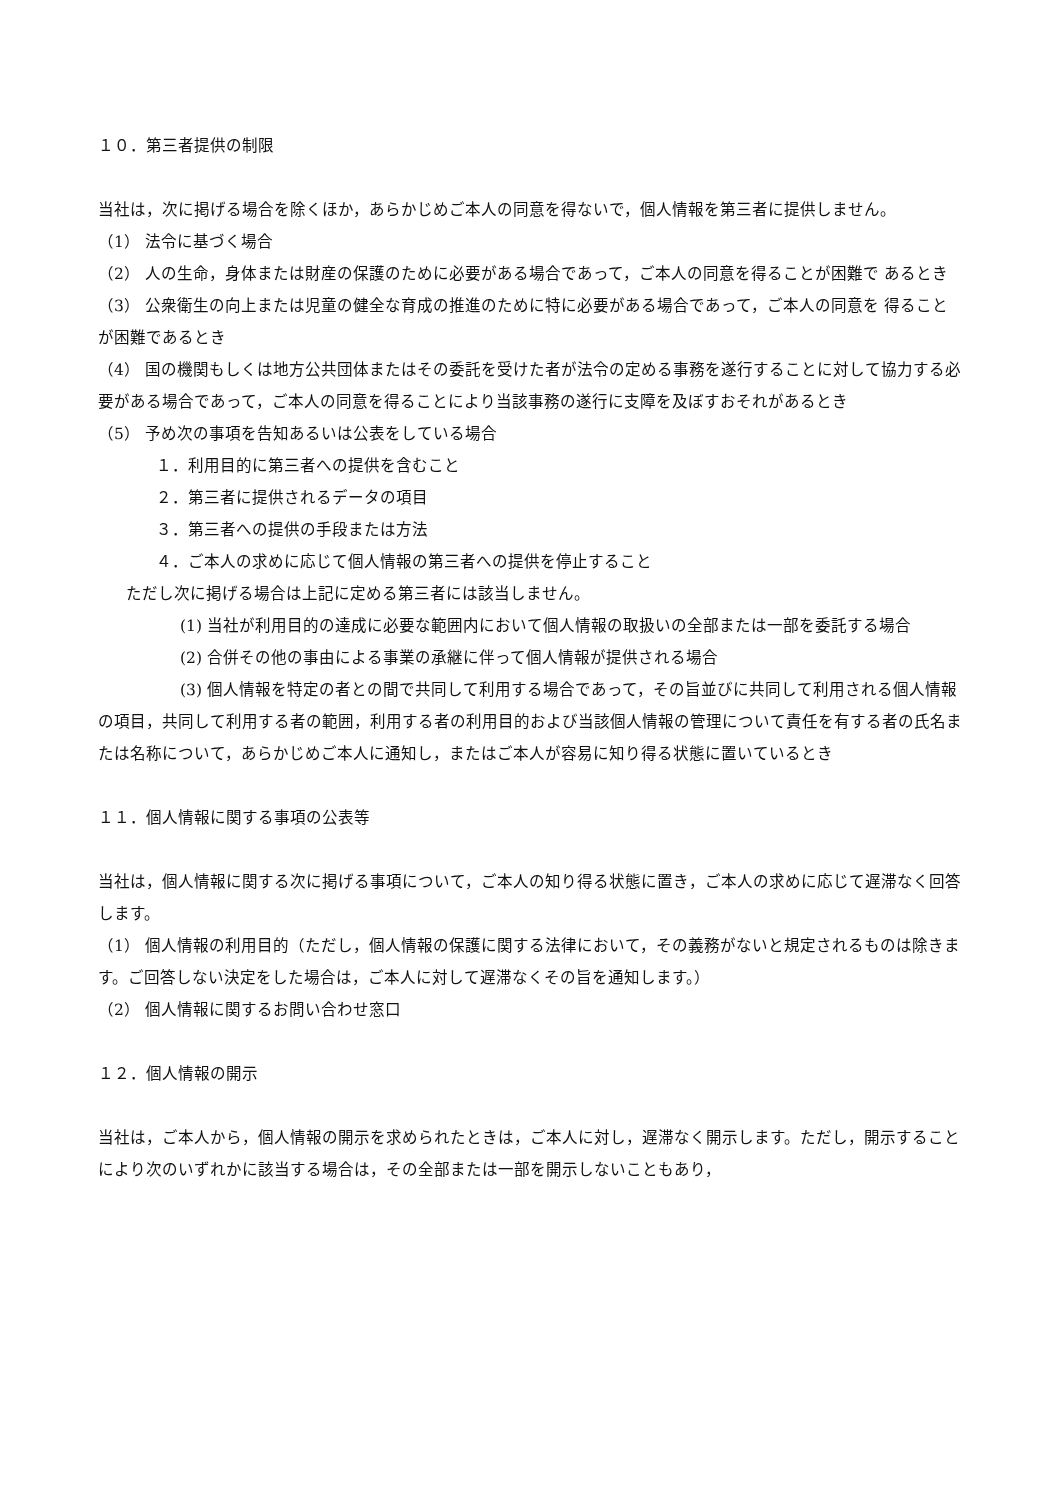１０．第三者提供の制限
当社は，次に掲げる場合を除くほか，あらかじめご本人の同意を得ないで，個人情報を第三者に提供しません。
（1） 法令に基づく場合
（2） 人の生命，身体または財産の保護のために必要がある場合であって，ご本人の同意を得ることが困難で あるとき
（3） 公衆衛生の向上または児童の健全な育成の推進のために特に必要がある場合であって，ご本人の同意を 得ることが困難であるとき
（4） 国の機関もしくは地方公共団体またはその委託を受けた者が法令の定める事務を遂行することに対して協力する必要がある場合であって，ご本人の同意を得ることにより当該事務の遂行に支障を及ぼすおそれがあるとき
（5） 予め次の事項を告知あるいは公表をしている場合
１．利用目的に第三者への提供を含むこと
２．第三者に提供されるデータの項目
３．第三者への提供の手段または方法
４．ご本人の求めに応じて個人情報の第三者への提供を停止すること
ただし次に掲げる場合は上記に定める第三者には該当しません。
(1) 当社が利用目的の達成に必要な範囲内において個人情報の取扱いの全部または一部を委託する場合
(2) 合併その他の事由による事業の承継に伴って個人情報が提供される場合
(3) 個人情報を特定の者との間で共同して利用する場合であって，その旨並びに共同して利用される個人情報 の項目，共同して利用する者の範囲，利用する者の利用目的および当該個人情報の管理について責任を有する者の氏名または名称について，あらかじめご本人に通知し，またはご本人が容易に知り得る状態に置いているとき
１１．個人情報に関する事項の公表等
当社は，個人情報に関する次に掲げる事項について，ご本人の知り得る状態に置き，ご本人の求めに応じて遅滞なく回答します。
（1） 個人情報の利用目的（ただし，個人情報の保護に関する法律において，その義務がないと規定されるものは除きます。ご回答しない決定をした場合は，ご本人に対して遅滞なくその旨を通知します。）
（2） 個人情報に関するお問い合わせ窓口
１２．個人情報の開示
当社は，ご本人から，個人情報の開示を求められたときは，ご本人に対し，遅滞なく開示します。ただし，開示することにより次のいずれかに該当する場合は，その全部または一部を開示しないこともあり，